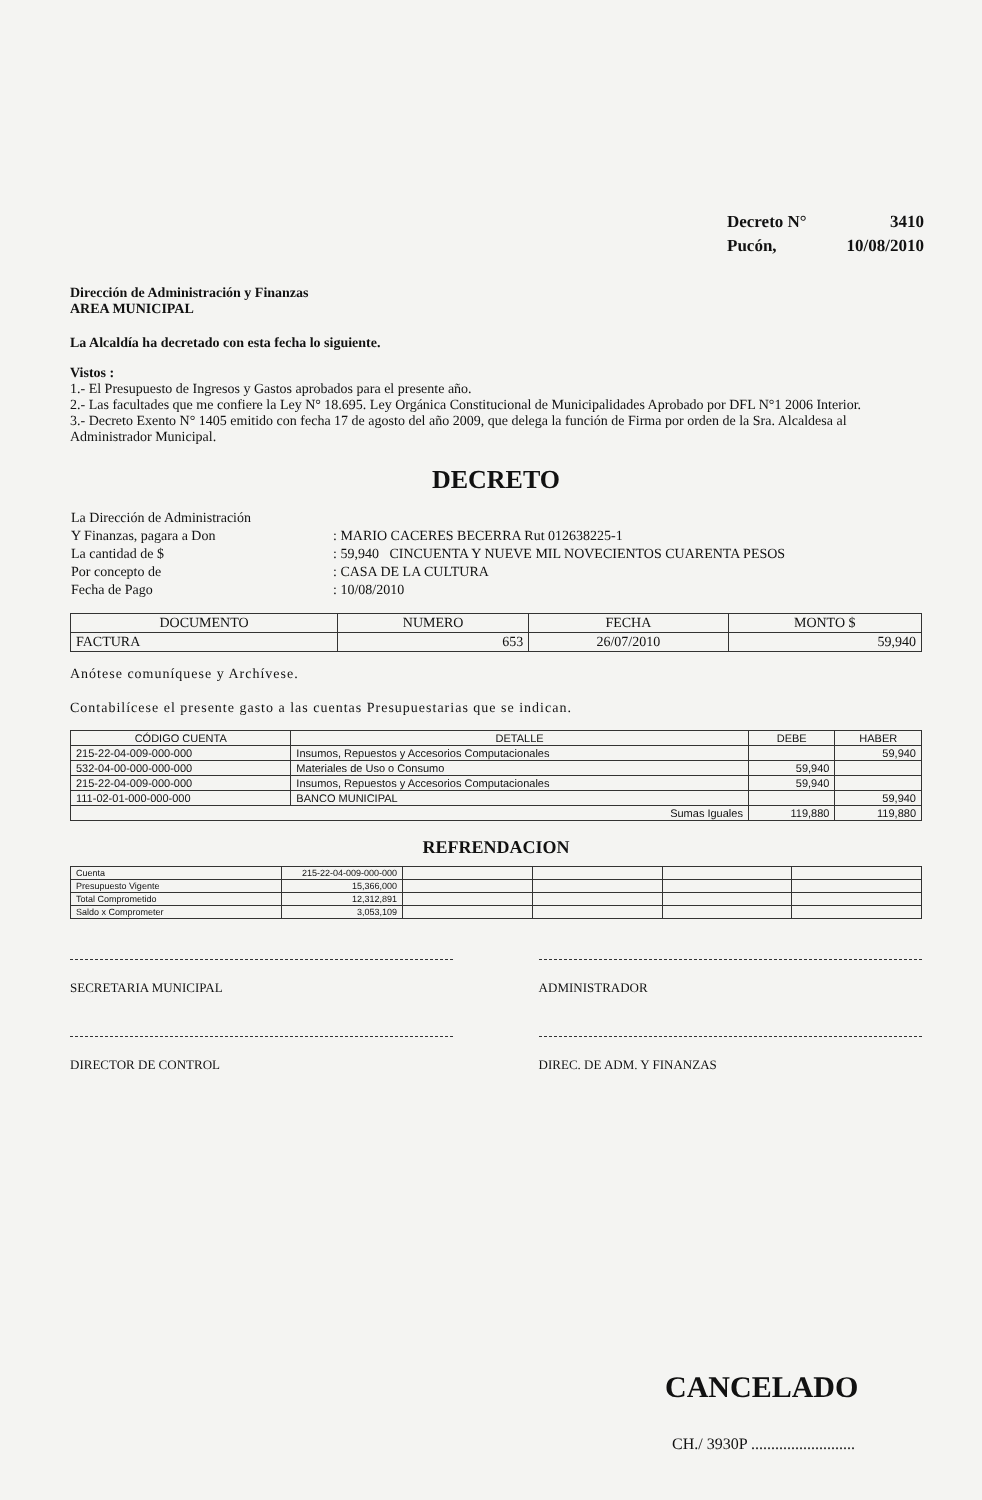| Decreto N° | 3410 |
| Pucón, | 10/08/2010 |
Dirección de Administración y Finanzas
AREA MUNICIPAL
La Alcaldía ha decretado con esta fecha lo siguiente.
Vistos :
1.- El Presupuesto de Ingresos y Gastos aprobados para el presente año.
2.- Las facultades que me confiere la Ley N° 18.695. Ley Orgánica Constitucional de Municipalidades Aprobado por DFL N°1 2006 Interior.
3.- Decreto Exento N° 1405 emitido con fecha 17 de agosto del año 2009, que delega la función de Firma por orden de la Sra. Alcaldesa al Administrador Municipal.
DECRETO
| La Dirección de Administración | |
| Y Finanzas, pagara a Don | : MARIO CACERES BECERRA Rut 012638225-1 |
| La cantidad de $ | : 59,940 CINCUENTA Y NUEVE MIL NOVECIENTOS CUARENTA PESOS |
| Por concepto de | : CASA DE LA CULTURA |
| Fecha de Pago | : 10/08/2010 |
| DOCUMENTO | NUMERO | FECHA | MONTO $ |
| --- | --- | --- | --- |
| FACTURA | 653 | 26/07/2010 | 59,940 |
Anótese comuníquese y Archívese.
Contabilícese el presente gasto a las cuentas Presupuestarias que se indican.
| CÓDIGO CUENTA | DETALLE | DEBE | HABER |
| --- | --- | --- | --- |
| 215-22-04-009-000-000 | Insumos, Repuestos y Accesorios Computacionales | | 59,940 |
| 532-04-00-000-000-000 | Materiales de Uso o Consumo | 59,940 | |
| 215-22-04-009-000-000 | Insumos, Repuestos y Accesorios Computacionales | 59,940 | |
| 111-02-01-000-000-000 | BANCO MUNICIPAL | | 59,940 |
| Sumas Iguales | | 119,880 | 119,880 |
REFRENDACION
| Cuenta | 215-22-04-009-000-000 | | | | |
| Presupuesto Vigente | 15,366,000 | | | | |
| Total Comprometido | 12,312,891 | | | | |
| Saldo x Comprometer | 3,053,109 | | | | |
SECRETARIA MUNICIPAL ADMINISTRADOR
DIRECTOR DE CONTROL DIREC. DE ADM. Y FINANZAS
CANCELADO
CH./ 3930P ..........................